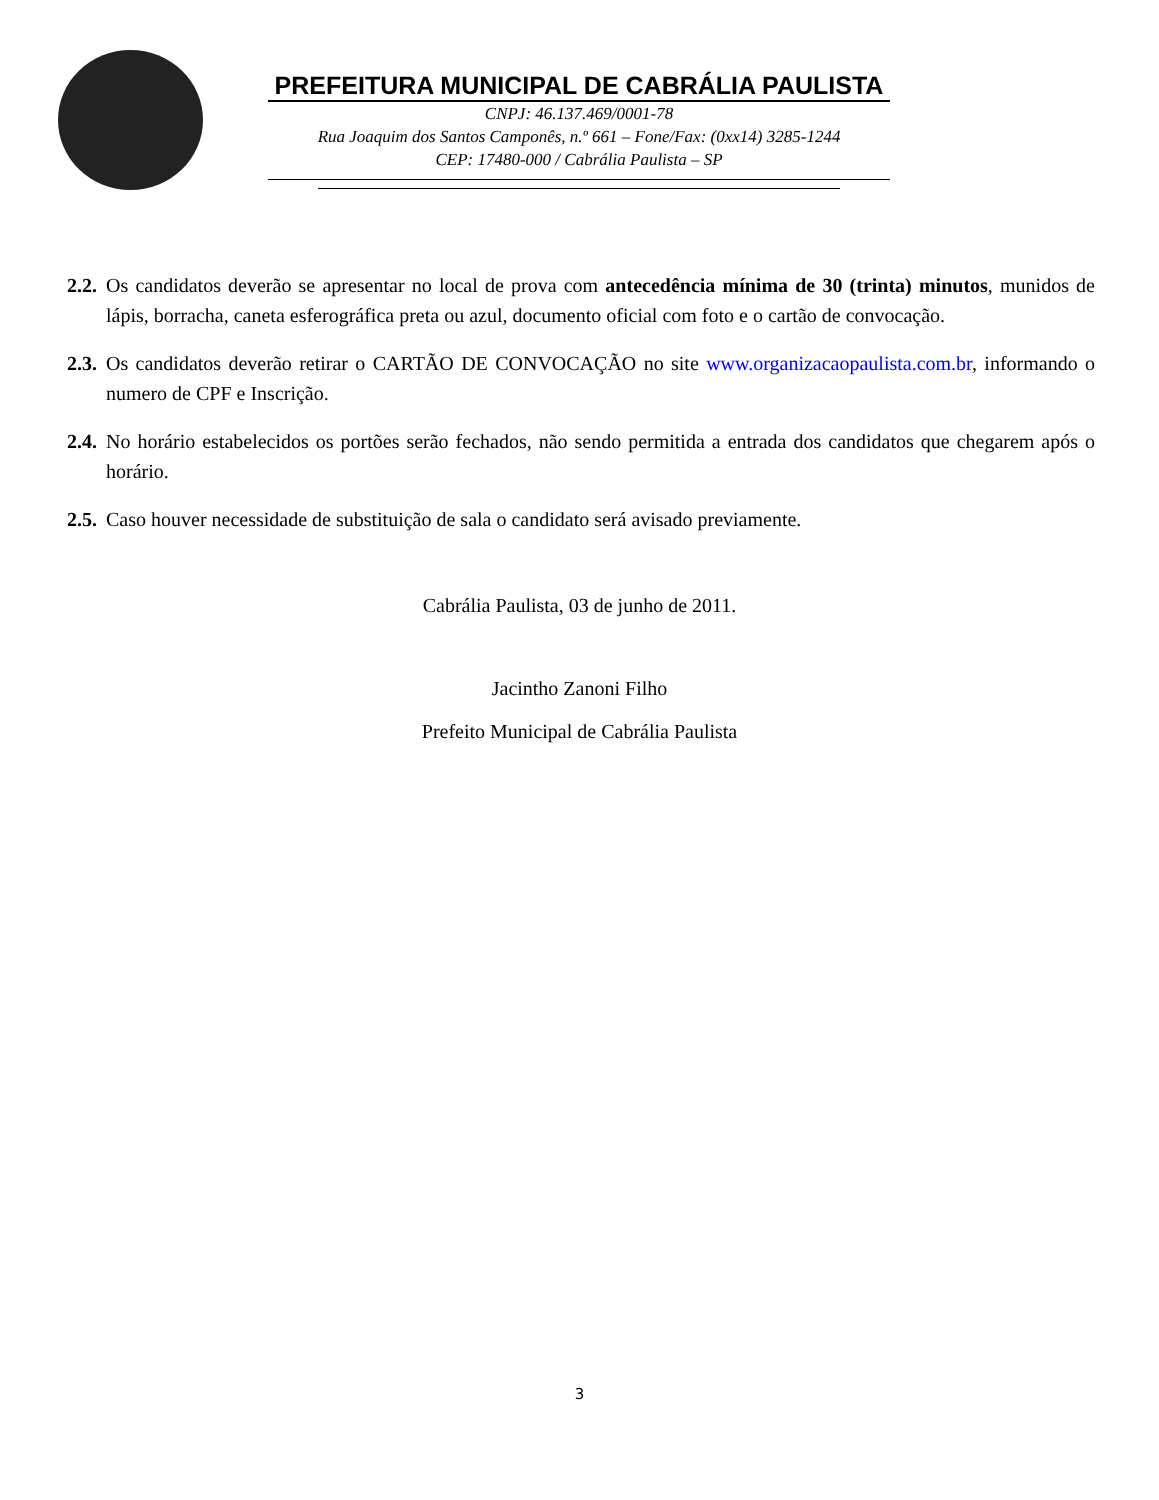PREFEITURA MUNICIPAL DE CABRÁLIA PAULISTA
CNPJ: 46.137.469/0001-78
Rua Joaquim dos Santos Camponês, n.º 661 – Fone/Fax: (0xx14) 3285-1244
CEP: 17480-000 / Cabrália Paulista – SP
2.2. Os candidatos deverão se apresentar no local de prova com antecedência mínima de 30 (trinta) minutos, munidos de lápis, borracha, caneta esferográfica preta ou azul, documento oficial com foto e o cartão de convocação.
2.3. Os candidatos deverão retirar o CARTÃO DE CONVOCAÇÃO no site www.organizacaopaulista.com.br, informando o numero de CPF e Inscrição.
2.4. No horário estabelecidos os portões serão fechados, não sendo permitida a entrada dos candidatos que chegarem após o horário.
2.5. Caso houver necessidade de substituição de sala o candidato será avisado previamente.
Cabrália Paulista, 03 de junho de 2011.
Jacintho Zanoni Filho
Prefeito Municipal de Cabrália Paulista
3